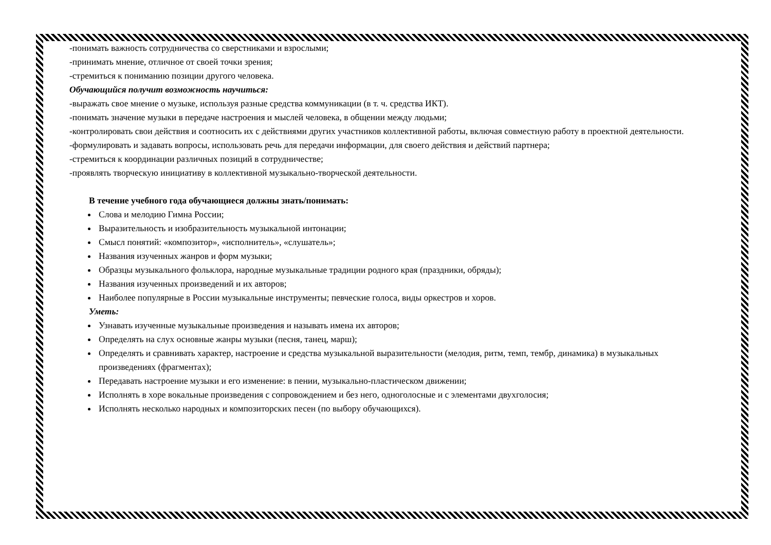-понимать важность сотрудничества со сверстниками и взрослыми;
-принимать мнение, отличное от своей точки зрения;
-стремиться к пониманию позиции другого человека.
Обучающийся получит возможность научиться:
-выражать свое мнение о музыке, используя разные средства коммуникации (в т. ч. средства ИКТ).
-понимать значение музыки в передаче настроения и мыслей человека, в общении между людьми;
-контролировать свои действия и соотносить их с действиями других участников коллективной работы, включая совместную работу в проектной деятельности.
-формулировать и задавать вопросы, использовать речь для передачи информации, для своего действия и действий партнера;
-стремиться к координации различных позиций в сотрудничестве;
-проявлять творческую инициативу в коллективной музыкально-творческой деятельности.
В течение учебного года обучающиеся должны знать/понимать:
Слова и мелодию Гимна России;
Выразительность и изобразительность музыкальной интонации;
Смысл понятий: «композитор», «исполнитель», «слушатель»;
Названия изученных жанров и форм музыки;
Образцы музыкального фольклора, народные музыкальные традиции родного края (праздники, обряды);
Названия изученных произведений и их авторов;
Наиболее популярные в России музыкальные инструменты; певческие голоса, виды оркестров и хоров.
Уметь:
Узнавать изученные музыкальные произведения и называть имена их авторов;
Определять на слух основные жанры музыки (песня, танец, марш);
Определять и сравнивать характер, настроение и средства музыкальной выразительности (мелодия, ритм, темп, тембр, динамика) в музыкальных произведениях (фрагментах);
Передавать настроение музыки и его изменение: в пении, музыкально-пластическом движении;
Исполнять в хоре вокальные произведения с сопровождением и без него, одноголосные и с элементами двухголосия;
Исполнять несколько народных и композиторских песен (по выбору обучающихся).